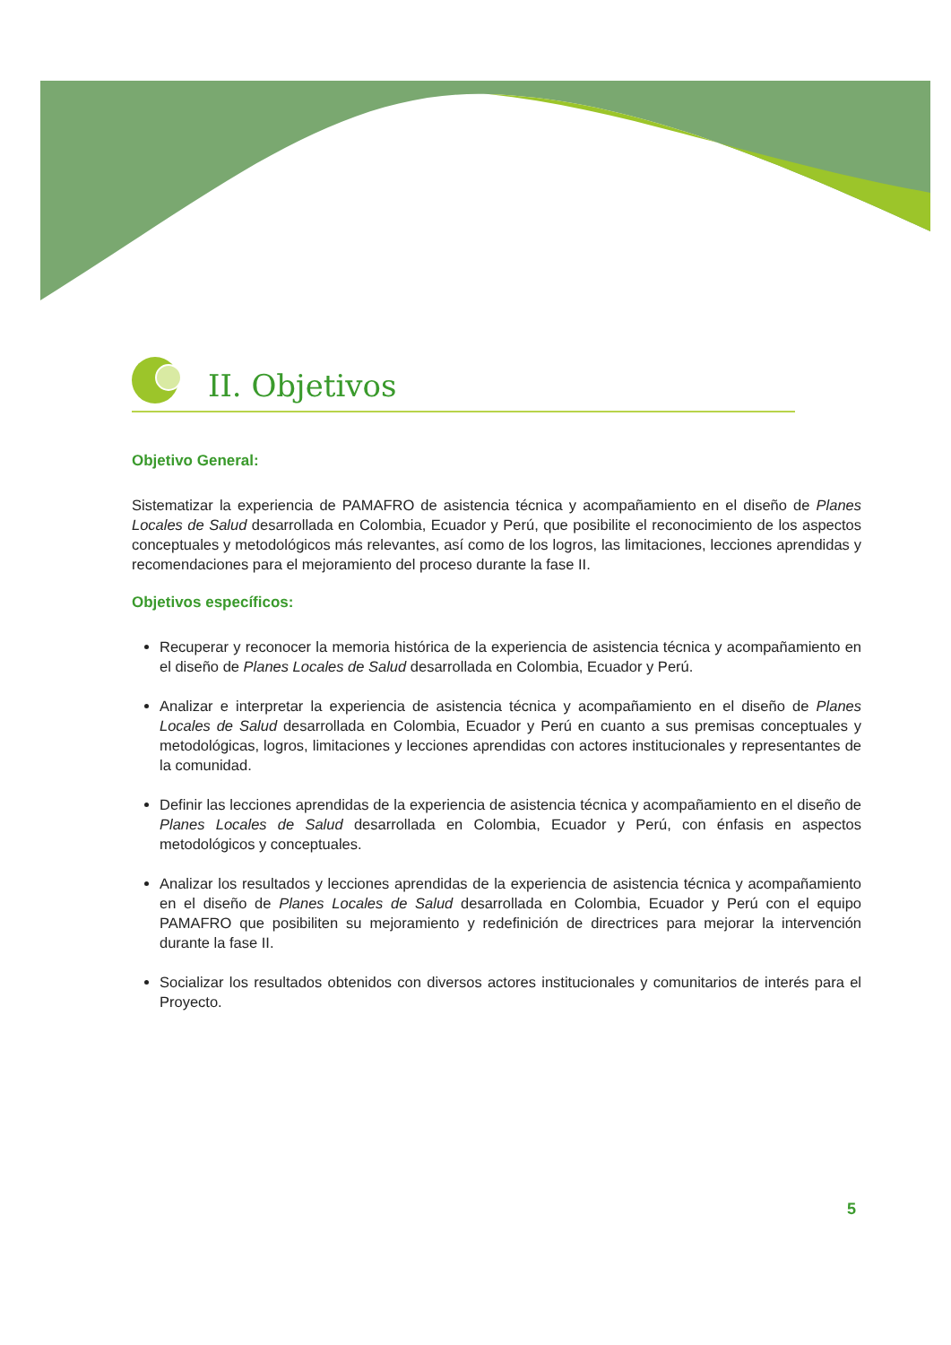II. Objetivos
Objetivo General:
Sistematizar la experiencia de PAMAFRO de asistencia técnica y acompañamiento en el diseño de Planes Locales de Salud desarrollada en Colombia, Ecuador y Perú, que posibilite el reconocimiento de los aspectos conceptuales y metodológicos más relevantes, así como de los logros, las limitaciones, lecciones aprendidas y recomendaciones para el mejoramiento del proceso durante la fase II.
Objetivos específicos:
Recuperar y reconocer la memoria histórica de la experiencia de asistencia técnica y acompañamiento en el diseño de Planes Locales de Salud desarrollada en Colombia, Ecuador y Perú.
Analizar e interpretar la experiencia de asistencia técnica y acompañamiento en el diseño de Planes Locales de Salud desarrollada en Colombia, Ecuador y Perú en cuanto a sus premisas conceptuales y metodológicas, logros, limitaciones y lecciones aprendidas con actores institucionales y representantes de la comunidad.
Definir las lecciones aprendidas de la experiencia de asistencia técnica y acompañamiento en el diseño de Planes Locales de Salud desarrollada en Colombia, Ecuador y Perú, con énfasis en aspectos metodológicos y conceptuales.
Analizar los resultados y lecciones aprendidas de la experiencia de asistencia técnica y acompañamiento en el diseño de Planes Locales de Salud desarrollada en Colombia, Ecuador y Perú con el equipo PAMAFRO que posibiliten su mejoramiento y redefinición de directrices para mejorar la intervención durante la fase II.
Socializar los resultados obtenidos con diversos actores institucionales y comunitarios de interés para el Proyecto.
5